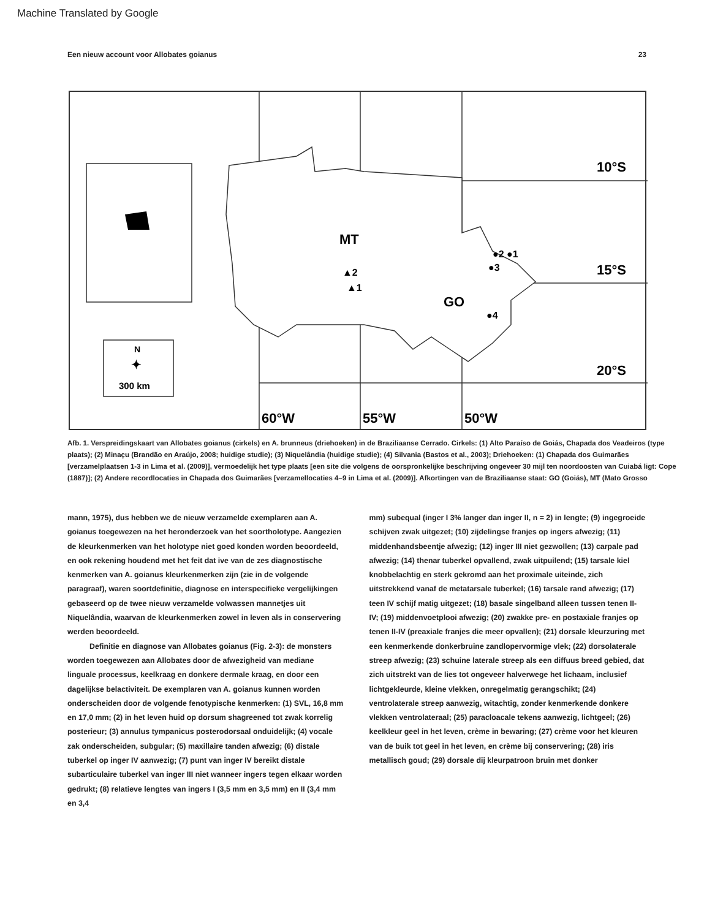Machine Translated by Google
Een nieuw account voor Allobates goianus 23
10°S
15°S
20°S
60°W
55°W
50°W
MT
GO
▲2
▲1
●2 ●1
●3
●4
N
✦
300 km
Afb. 1. Verspreidingskaart van Allobates goianus (cirkels) en A. brunneus (driehoeken) in de Braziliaanse Cerrado. Cirkels: (1) Alto Paraíso de Goiás, Chapada dos Veadeiros (type plaats); (2) Minaçu (Brandão en Araújo, 2008; huidige studie); (3) Niquelândia (huidige studie); (4) Silvania (Bastos et al., 2003); Driehoeken: (1) Chapada dos Guimarães [verzamelplaatsen 1-3 in Lima et al. (2009)], vermoedelijk het type plaats [een site die volgens de oorspronkelijke beschrijving ongeveer 30 mijl ten noordoosten van Cuiabá ligt: Cope (1887)]; (2) Andere recordlocaties in Chapada dos Guimarães [verzamellocaties 4–9 in Lima et al. (2009)]. Afkortingen van de Braziliaanse staat: GO (Goiás), MT (Mato Grosso
mann, 1975), dus hebben we de nieuw verzamelde exemplaren aan A. goianus toegewezen na het heronderzoek van het soortholotype. Aangezien de kleurkenmerken van het holotype niet goed konden worden beoordeeld, en ook rekening houdend met het feit dat ive van de zes diagnostische kenmerken van A. goianus kleurkenmerken zijn (zie in de volgende paragraaf), waren soortdefinitie, diagnose en interspecifieke vergelijkingen gebaseerd op de twee nieuw verzamelde volwassen mannetjes uit Niquelândia, waarvan de kleurkenmerken zowel in leven als in conservering werden beoordeeld.
Definitie en diagnose van Allobates goianus (Fig. 2-3): de monsters worden toegewezen aan Allobates door de afwezigheid van mediane linguale processus, keelkraag en donkere dermale kraag, en door een dagelijkse belactiviteit. De exemplaren van A. goianus kunnen worden onderscheiden door de volgende fenotypische kenmerken: (1) SVL, 16,8 mm en 17,0 mm; (2) in het leven huid op dorsum shagreened tot zwak korrelig posterieur; (3) annulus tympanicus posterodorsaal onduidelijk; (4) vocale zak onderscheiden, subgular; (5) maxillaire tanden afwezig; (6) distale tuberkel op inger IV aanwezig; (7) punt van inger IV bereikt distale subarticulaire tuberkel van inger III niet wanneer ingers tegen elkaar worden gedrukt; (8) relatieve lengtes van ingers I (3,5 mm en 3,5 mm) en II (3,4 mm en 3,4
mm) subequal (inger I 3% langer dan inger II, n = 2) in lengte; (9) ingegroeide schijven zwak uitgezet; (10) zijdelingse franjes op ingers afwezig; (11) middenhandsbeentje afwezig; (12) inger III niet gezwollen; (13) carpale pad afwezig; (14) thenar tuberkel opvallend, zwak uitpuilend; (15) tarsale kiel knobbelachtig en sterk gekromd aan het proximale uiteinde, zich uitstrekkend vanaf de metatarsale tuberkel; (16) tarsale rand afwezig; (17) teen IV schijf matig uitgezet; (18) basale singelband alleen tussen tenen II- IV; (19) middenvoetplooi afwezig; (20) zwakke pre- en postaxiale franjes op tenen II-IV (preaxiale franjes die meer opvallen); (21) dorsale kleurzuring met een kenmerkende donkerbruine zandlopervormige vlek; (22) dorsolaterale streep afwezig; (23) schuine laterale streep als een diffuus breed gebied, dat zich uitstrekt van de lies tot ongeveer halverwege het lichaam, inclusief lichtgekleurde, kleine vlekken, onregelmatig gerangschikt; (24) ventrolaterale streep aanwezig, witachtig, zonder kenmerkende donkere vlekken ventrolateraal; (25) paracloacale tekens aanwezig, lichtgeel; (26) keelkleur geel in het leven, crème in bewaring; (27) crème voor het kleuren van de buik tot geel in het leven, en crème bij conservering; (28) iris metallisch goud; (29) dorsale dij kleurpatroon bruin met donker